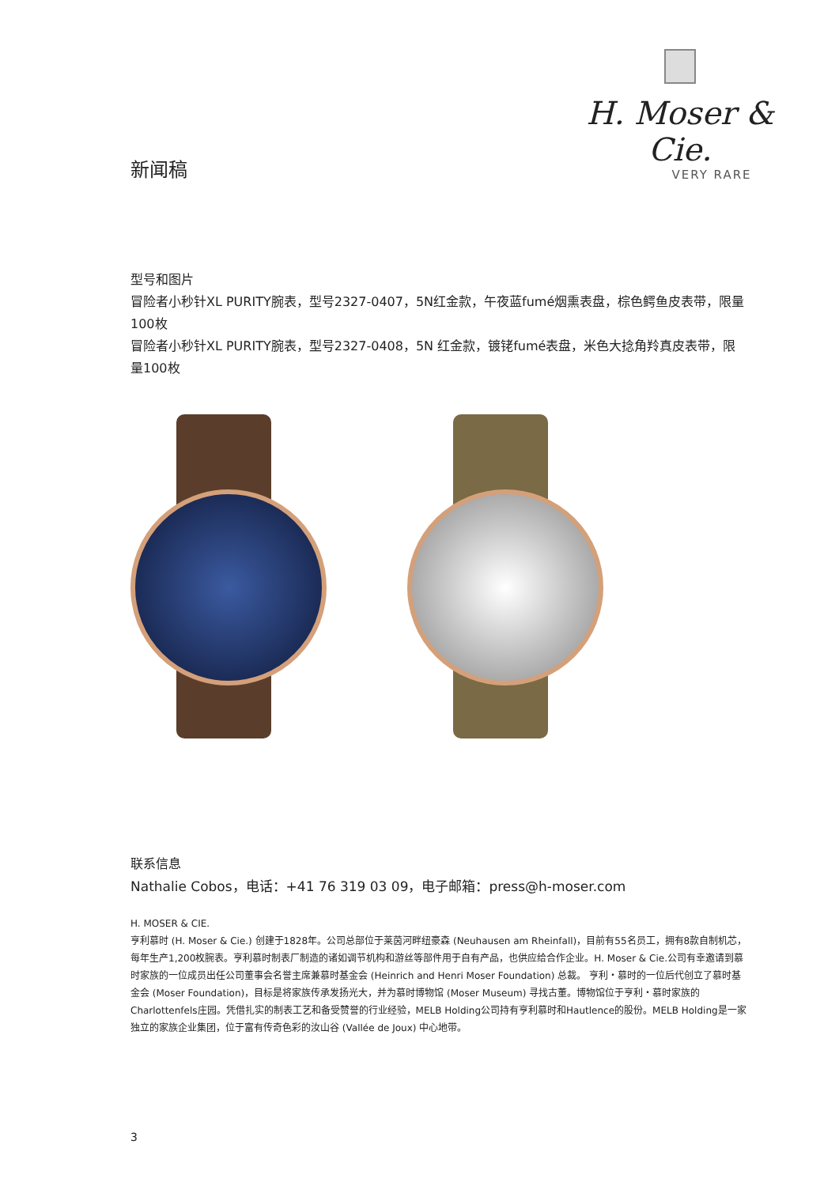H. Moser & Cie.
VERY RARE
新闻稿
型号和图片
冒险者小秒针XL PURITY腕表，型号2327-0407，5N红金款，午夜蓝fumé烟熏表盘，棕色鳄鱼皮表带，限量100枚
冒险者小秒针XL PURITY腕表，型号2327-0408，5N 红金款，镀铑fumé表盘，米色大捻角羚真皮表带，限量100枚
联系信息
Nathalie Cobos，电话：+41 76 319 03 09，电子邮箱：press@h-moser.com
H. MOSER & CIE.
亨利慕时 (H. Moser & Cie.) 创建于1828年。公司总部位于莱茵河畔纽豪森 (Neuhausen am Rheinfall)，目前有55名员工，拥有8款自制机芯，每年生产1,200枚腕表。亨利慕时制表厂制造的诸如调节机构和游丝等部件用于自有产品，也供应给合作企业。H. Moser & Cie.公司有幸邀请到慕时家族的一位成员出任公司董事会名誉主席兼慕时基金会 (Heinrich and Henri Moser Foundation) 总裁。 亨利・慕时的一位后代创立了慕时基金会 (Moser Foundation)，目标是将家族传承发扬光大，并为慕时博物馆 (Moser Museum) 寻找古董。博物馆位于亨利・慕时家族的Charlottenfels庄园。凭借扎实的制表工艺和备受赞誉的行业经验，MELB Holding公司持有亨利慕时和Hautlence的股份。MELB Holding是一家独立的家族企业集团，位于富有传奇色彩的汝山谷 (Vallée de Joux) 中心地带。
3